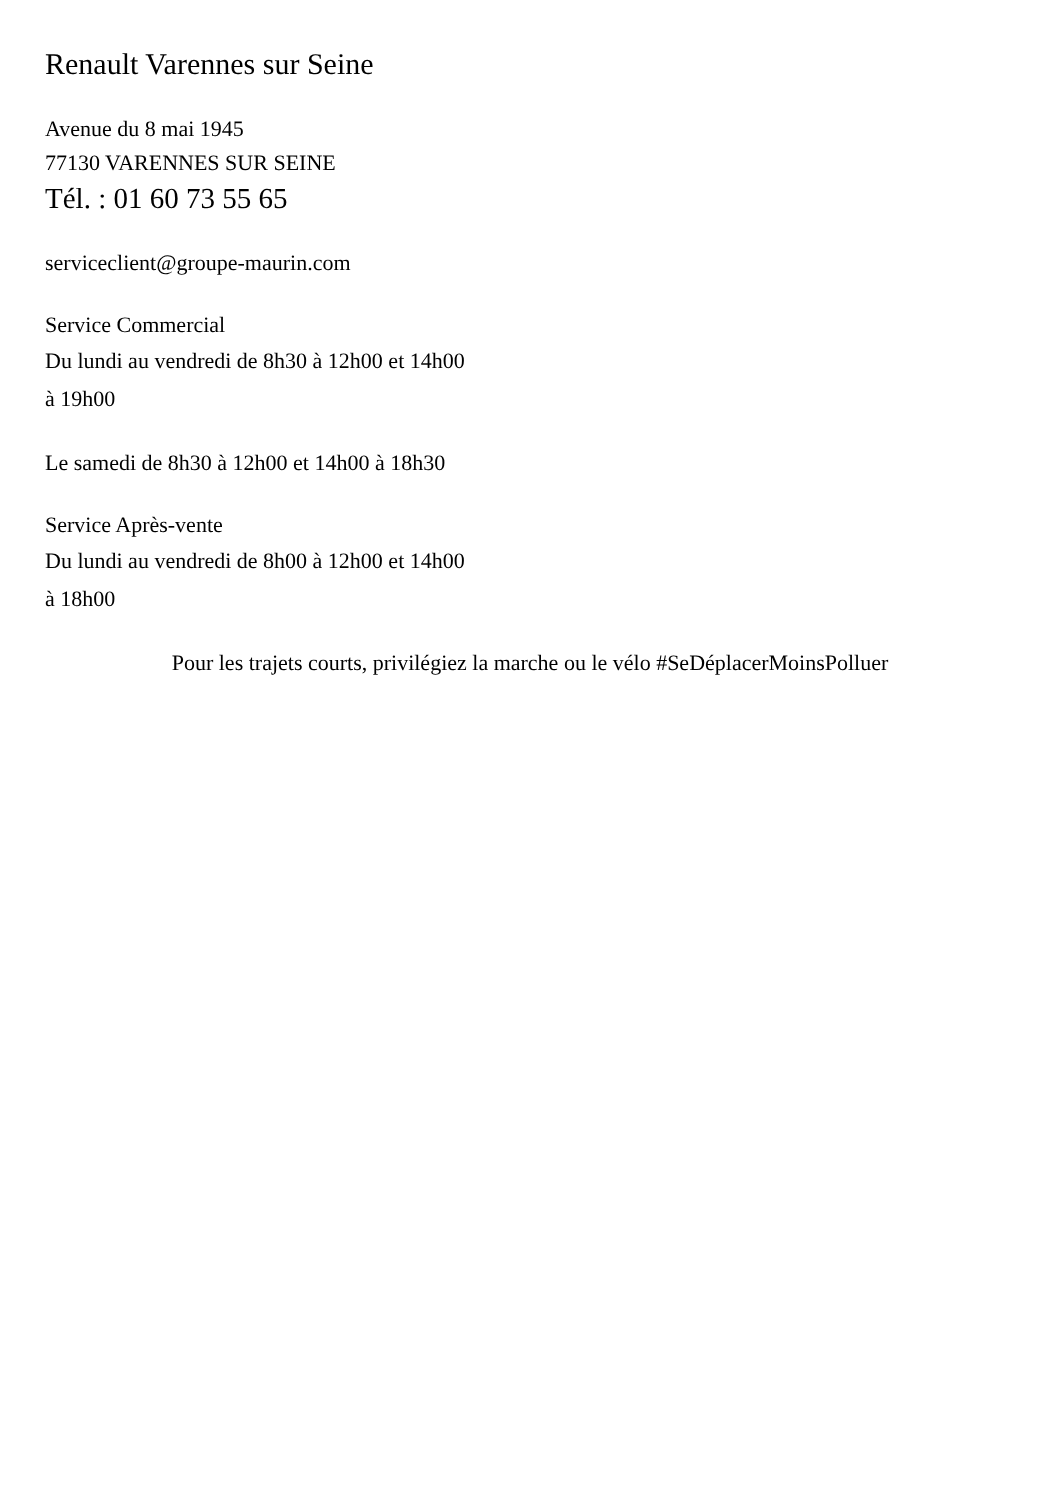Renault Varennes sur Seine
Avenue du 8 mai 1945
77130 VARENNES SUR SEINE
Tél. : 01 60 73 55 65
serviceclient@groupe-maurin.com
Service Commercial
Du lundi au vendredi de 8h30 à 12h00 et 14h00
à 19h00
Le samedi de 8h30 à 12h00 et 14h00 à 18h30
Service Après-vente
Du lundi au vendredi de 8h00 à 12h00 et 14h00
à 18h00
Pour les trajets courts, privilégiez la marche ou le vélo #SeDéplacerMoinsPolluer